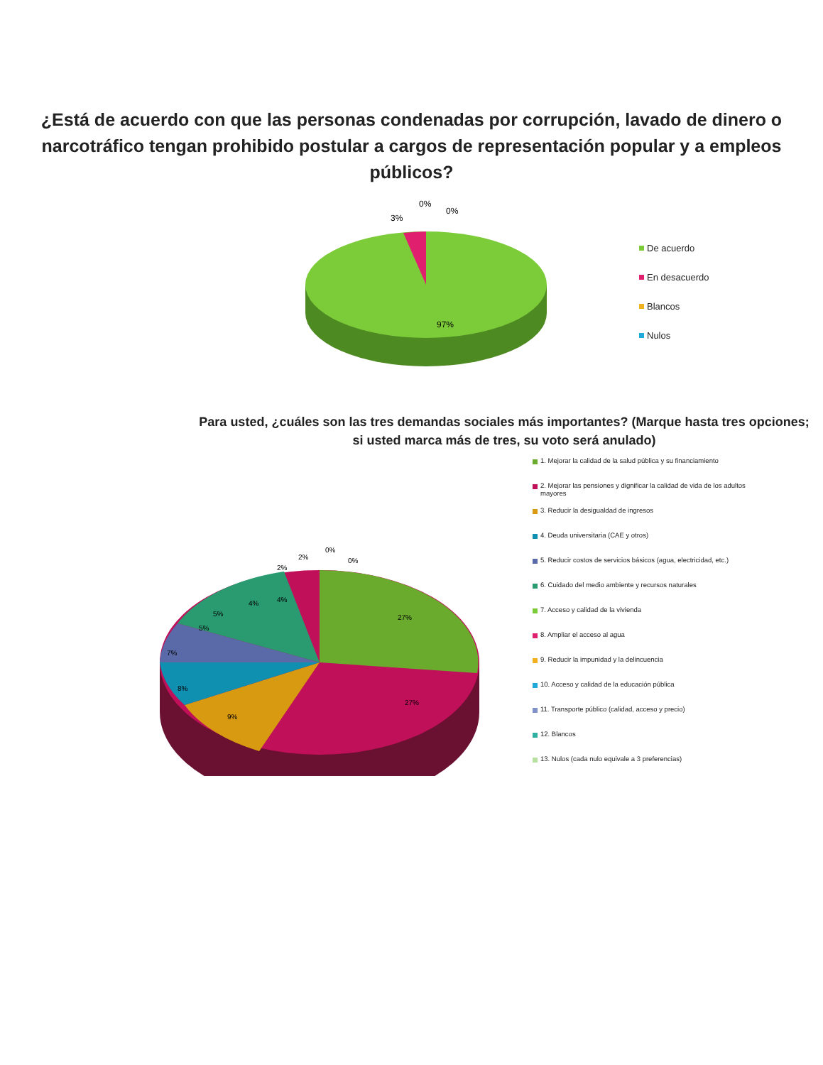¿Está de acuerdo con que las personas condenadas por corrupción, lavado de dinero o narcotráfico tengan prohibido postular a cargos de representación popular y a empleos públicos?
3%
0%
0%
97%
De acuerdo
En desacuerdo
Blancos
Nulos
Para usted, ¿cuáles son las tres demandas sociales más importantes? (Marque hasta tres opciones; si usted marca más de tres, su voto será anulado)
27%
27%
9%
8%
7%
5%
5%
4%
4%
2%
2%
0%
0%
1. Mejorar la calidad de la salud pública y su financiamiento
2. Mejorar las pensiones y dignificar la calidad de vida de los adultos mayores
3. Reducir la desigualdad de ingresos
4. Deuda universitaria (CAE y otros)
5. Reducir costos de servicios básicos (agua, electricidad, etc.)
6. Cuidado del medio ambiente y recursos naturales
7. Acceso y calidad de la vivienda
8. Ampliar el acceso al agua
9. Reducir la impunidad y la delincuencia
10. Acceso y calidad de la educación pública
11. Transporte público (calidad, acceso y precio)
12. Blancos
13. Nulos (cada nulo equivale a 3 preferencias)